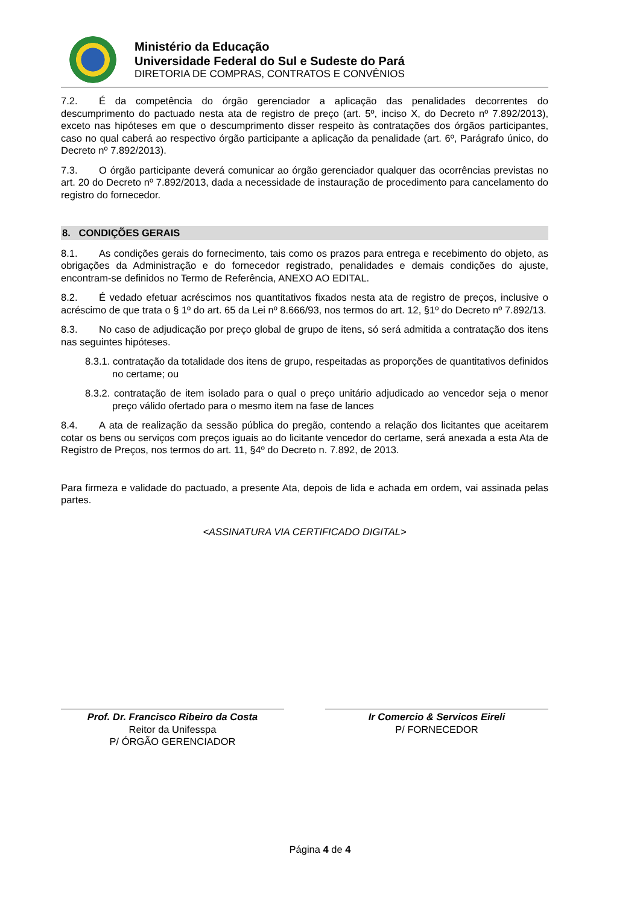Ministério da Educação
Universidade Federal do Sul e Sudeste do Pará
DIRETORIA DE COMPRAS, CONTRATOS E CONVÊNIOS
7.2. É da competência do órgão gerenciador a aplicação das penalidades decorrentes do descumprimento do pactuado nesta ata de registro de preço (art. 5º, inciso X, do Decreto nº 7.892/2013), exceto nas hipóteses em que o descumprimento disser respeito às contratações dos órgãos participantes, caso no qual caberá ao respectivo órgão participante a aplicação da penalidade (art. 6º, Parágrafo único, do Decreto nº 7.892/2013).
7.3. O órgão participante deverá comunicar ao órgão gerenciador qualquer das ocorrências previstas no art. 20 do Decreto nº 7.892/2013, dada a necessidade de instauração de procedimento para cancelamento do registro do fornecedor.
8. CONDIÇÕES GERAIS
8.1. As condições gerais do fornecimento, tais como os prazos para entrega e recebimento do objeto, as obrigações da Administração e do fornecedor registrado, penalidades e demais condições do ajuste, encontram-se definidos no Termo de Referência, ANEXO AO EDITAL.
8.2. É vedado efetuar acréscimos nos quantitativos fixados nesta ata de registro de preços, inclusive o acréscimo de que trata o § 1º do art. 65 da Lei nº 8.666/93, nos termos do art. 12, §1º do Decreto nº 7.892/13.
8.3. No caso de adjudicação por preço global de grupo de itens, só será admitida a contratação dos itens nas seguintes hipóteses.
8.3.1. contratação da totalidade dos itens de grupo, respeitadas as proporções de quantitativos definidos no certame; ou
8.3.2. contratação de item isolado para o qual o preço unitário adjudicado ao vencedor seja o menor preço válido ofertado para o mesmo item na fase de lances
8.4. A ata de realização da sessão pública do pregão, contendo a relação dos licitantes que aceitarem cotar os bens ou serviços com preços iguais ao do licitante vencedor do certame, será anexada a esta Ata de Registro de Preços, nos termos do art. 11, §4º do Decreto n. 7.892, de 2013.
Para firmeza e validade do pactuado, a presente Ata, depois de lida e achada em ordem, vai assinada pelas partes.
<ASSINATURA VIA CERTIFICADO DIGITAL>
Prof. Dr. Francisco Ribeiro da Costa
Reitor da Unifesspa
P/ ÓRGÃO GERENCIADOR
Ir Comercio & Servicos Eireli
P/ FORNECEDOR
Página 4 de 4